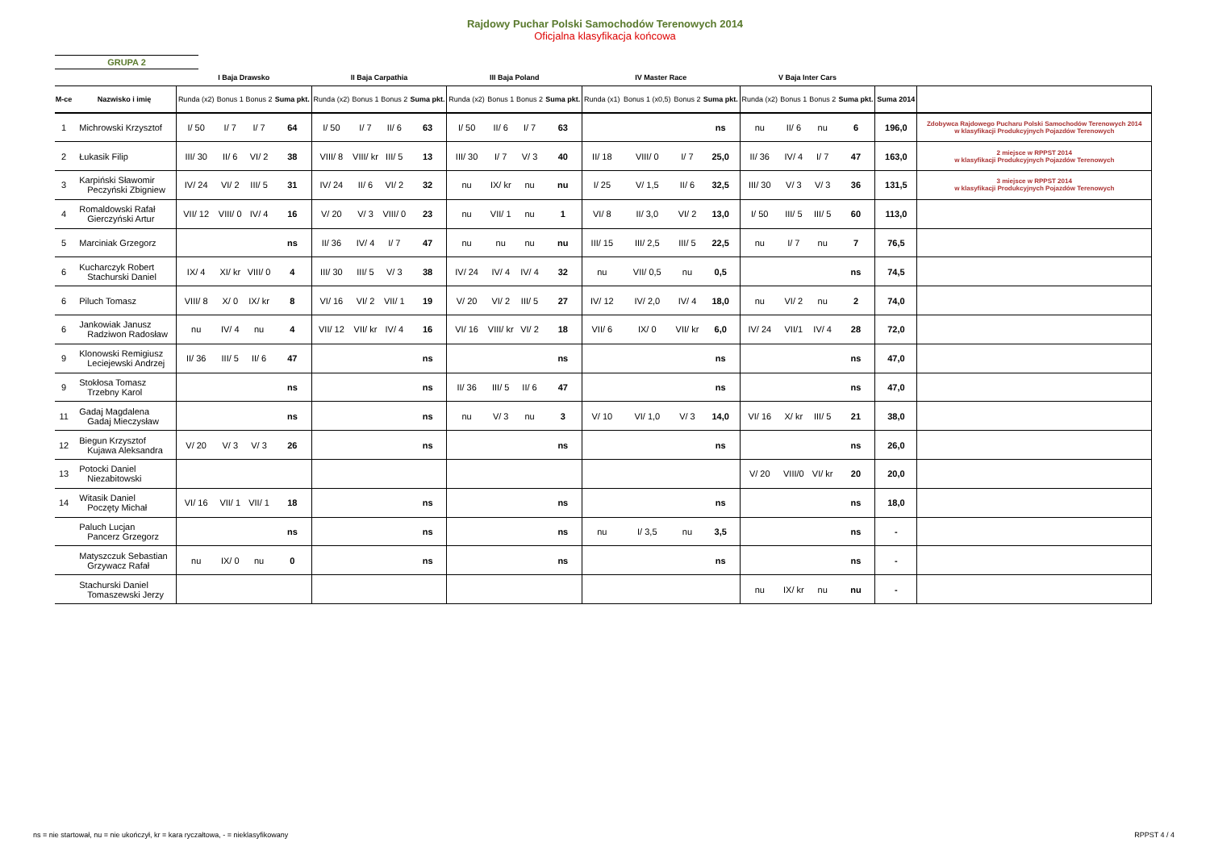Rajdowy Puchar Polski Samochodów Terenowych 2014
Oficjalna klasyfikacja końcowa
GRUPA 2
| | | I Baja Drawsko | | | | II Baja Carpathia | | | | III Baja Poland | | | | IV Master Race | | | | V Baja Inter Cars | | | | | |
| --- | --- | --- | --- | --- | --- | --- | --- | --- | --- | --- | --- | --- | --- | --- | --- | --- | --- | --- | --- | --- | --- | --- | --- |
| M-ce | Nazwisko i imię | Runda (x2) | Bonus 1 | Bonus 2 | Suma pkt. | Runda (x2) | Bonus 1 | Bonus 2 | Suma pkt. | Runda (x2) | Bonus 1 | Bonus 2 | Suma pkt. | Runda (x1) | Bonus 1 (x0,5) | Bonus 2 | Suma pkt. | Runda (x2) | Bonus 1 | Bonus 2 | Suma pkt. | Suma 2014 | |
| 1 | Michrowski Krzysztof | I/ 50 | I/ 7 | I/ 7 | 64 | I/ 50 | I/ 7 | II/ 6 | 63 | I/ 50 | II/ 6 | I/ 7 | 63 | | | | ns | nu | II/ 6 | nu | 6 | 196,0 | Zdobywca Rajdowego Pucharu Polski Samochodów Terenowych 2014 w klasyfikacji Produkcyjnych Pojazdów Terenowych |
| 2 | Łukasik Filip | III/ 30 | II/ 6 | VI/ 2 | 38 | VIII/ 8 | VIII/ kr | III/ 5 | 13 | III/ 30 | I/ 7 | V/ 3 | 40 | II/ 18 | VIII/ 0 | I/ 7 | 25,0 | II/ 36 | IV/ 4 | I/ 7 | 47 | 163,0 | 2 miejsce w RPPST 2014 w klasyfikacji Produkcyjnych Pojazdów Terenowych |
| 3 | Karpiński Sławomir Peczyński Zbigniew | IV/ 24 | VI/ 2 | III/ 5 | 31 | IV/ 24 | II/ 6 | VI/ 2 | 32 | nu | IX/ kr | nu | nu | I/ 25 | V/ 1,5 | II/ 6 | 32,5 | III/ 30 | V/ 3 | V/ 3 | 36 | 131,5 | 3 miejsce w RPPST 2014 w klasyfikacji Produkcyjnych Pojazdów Terenowych |
| 4 | Romaldowski Rafał Gierczyński Artur | VII/ 12 | VIII/ 0 | IV/ 4 | 16 | V/ 20 | V/ 3 | VIII/ 0 | 23 | nu | VII/ 1 | nu | 1 | VI/ 8 | II/ 3,0 | VI/ 2 | 13,0 | I/ 50 | III/ 5 | III/ 5 | 60 | 113,0 | |
| 5 | Marciniak Grzegorz | | | | ns | II/ 36 | IV/ 4 | I/ 7 | 47 | nu | nu | nu | nu | III/ 15 | III/ 2,5 | III/ 5 | 22,5 | nu | I/ 7 | nu | 7 | 76,5 | |
| 6 | Kucharczyk Robert Stachurski Daniel | IX/ 4 | XI/ kr | VIII/ 0 | 4 | III/ 30 | III/ 5 | V/ 3 | 38 | IV/ 24 | IV/ 4 | IV/ 4 | 32 | nu | VII/ 0,5 | nu | 0,5 | | | | ns | 74,5 | |
| 6 | Piluch Tomasz | VIII/ 8 | X/ 0 | IX/ kr | 8 | VI/ 16 | VI/ 2 | VII/ 1 | 19 | V/ 20 | VI/ 2 | III/ 5 | 27 | IV/ 12 | IV/ 2,0 | IV/ 4 | 18,0 | nu | VI/ 2 | nu | 2 | 74,0 | |
| 6 | Jankowiak Janusz Radziwon Radosław | nu | IV/ 4 | nu | 4 | VII/ 12 | VII/ kr | IV/ 4 | 16 | VI/ 16 | VIII/ kr | VI/ 2 | 18 | VII/ 6 | IX/ 0 | VII/ kr | 6,0 | IV/ 24 | VII/1 | IV/ 4 | 28 | 72,0 | |
| 9 | Klonowski Remigiusz Leciejewski Andrzej | II/ 36 | III/ 5 | II/ 6 | 47 | | | | ns | | | | ns | | | | ns | | | | ns | 47,0 | |
| 9 | Stokłosa Tomasz Trzebny Karol | | | | ns | | | | ns | II/ 36 | III/ 5 | II/ 6 | 47 | | | | ns | | | | ns | 47,0 | |
| 11 | Gadaj Magdalena Gadaj Mieczysław | | | | ns | | | | ns | nu | V/ 3 | nu | 3 | V/ 10 | VI/ 1,0 | V/ 3 | 14,0 | VI/ 16 | X/ kr | III/ 5 | 21 | 38,0 | |
| 12 | Biegun Krzysztof Kujawa Aleksandra | V/ 20 | V/ 3 | V/ 3 | 26 | | | | ns | | | | ns | | | | ns | | | | ns | 26,0 | |
| 13 | Potocki Daniel Niezabitowski | | | | | | | | | | | | | | | | | V/ 20 | VIII/0 | VI/ kr | 20 | 20,0 | |
| 14 | Witasik Daniel Poczęty Michał | VI/ 16 | VII/ 1 | VII/ 1 | 18 | | | | ns | | | | ns | | | | ns | | | | ns | 18,0 | |
| | Paluch Lucjan Pancerz Grzegorz | | | | ns | | | | ns | | | | ns | nu | I/ 3,5 | nu | 3,5 | | | | ns | - | |
| | Matyszczuk Sebastian Grzywacz Rafał | nu | IX/ 0 | nu | 0 | | | | ns | | | | ns | | | | ns | | | | ns | - | |
| | Stachurski Daniel Tomaszewski Jerzy | | | | | | | | | | | | | | | | | nu | IX/ kr | nu | nu | - | |
ns = nie startował, nu = nie ukończył, kr = kara ryczałtowa, - = nieklasyfikowany
RPPST 4 / 4